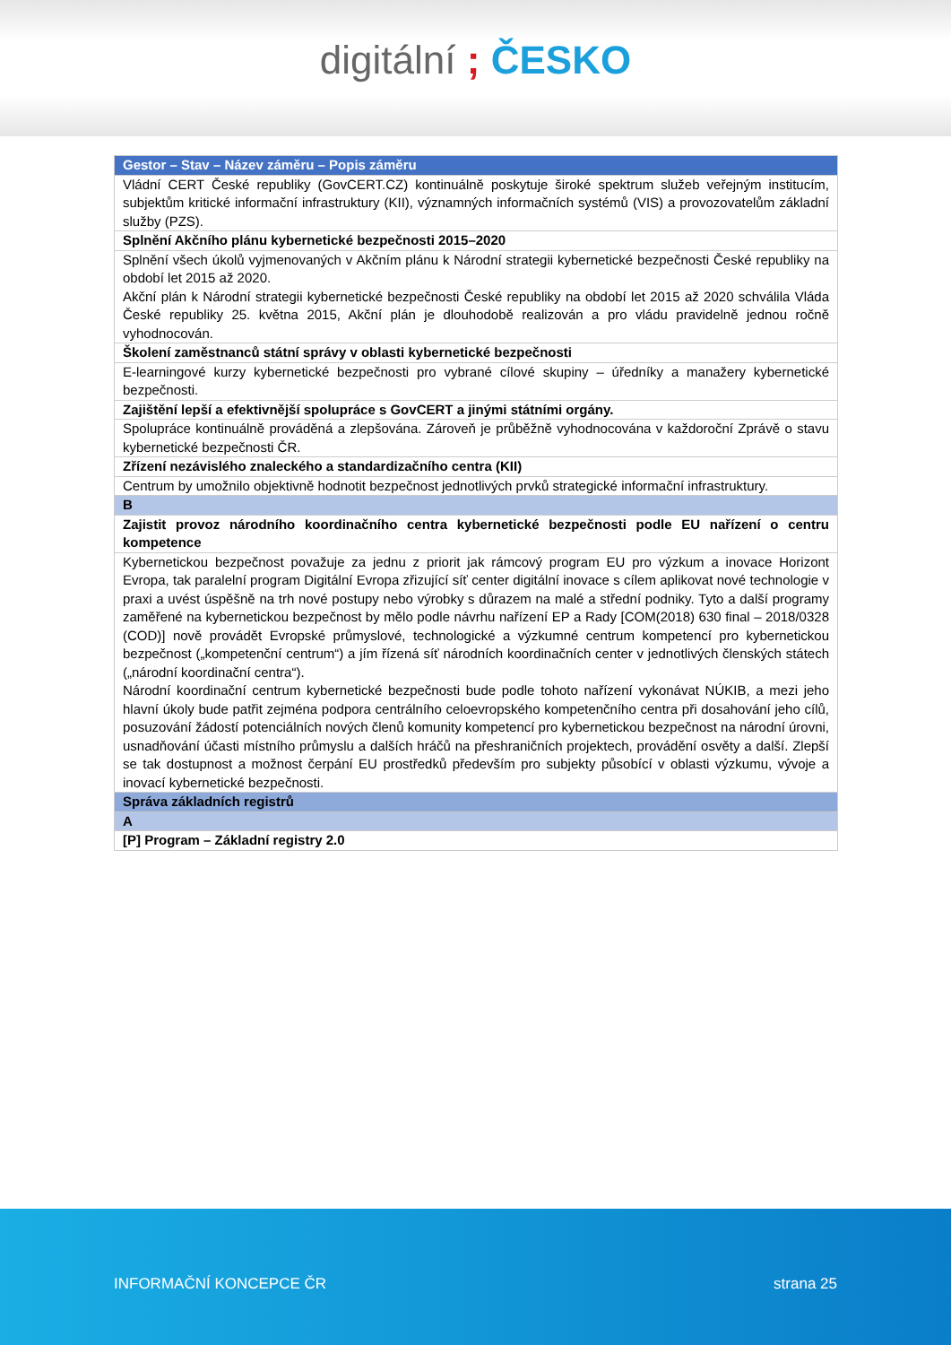digitální ; ČESKO
| Gestor – Stav – Název záměru – Popis záměru |
| --- |
| Vládní CERT České republiky (GovCERT.CZ) kontinuálně poskytuje široké spektrum služeb veřejným institucím, subjektům kritické informační infrastruktury (KII), významných informačních systémů (VIS) a provozovatelům základní služby (PZS). |
| Splnění Akčního plánu kybernetické bezpečnosti 2015–2020 |
| Splnění všech úkolů vyjmenovaných v Akčním plánu k Národní strategii kybernetické bezpečnosti České republiky na období let 2015 až 2020. Akční plán k Národní strategii kybernetické bezpečnosti České republiky na období let 2015 až 2020 schválila Vláda České republiky 25. května 2015, Akční plán je dlouhodobě realizován a pro vládu pravidelně jednou ročně vyhodnocován. |
| Školení zaměstnanců státní správy v oblasti kybernetické bezpečnosti |
| E-learningové kurzy kybernetické bezpečnosti pro vybrané cílové skupiny – úředníky a manažery kybernetické bezpečnosti. |
| Zajištění lepší a efektivnější spolupráce s GovCERT a jinými státními orgány. |
| Spolupráce kontinuálně prováděná a zlepšována. Zároveň je průběžně vyhodnocována v každoroční Zprávě o stavu kybernetické bezpečnosti ČR. |
| Zřízení nezávislého znaleckého a standardizačního centra (KII) |
| Centrum by umožnilo objektivně hodnotit bezpečnost jednotlivých prvků strategické informační infrastruktury. |
| B |
| Zajistit provoz národního koordinačního centra kybernetické bezpečnosti podle EU nařízení o centru kompetence |
| Kybernetickou bezpečnost považuje za jednu z priorit jak rámcový program EU pro výzkum a inovace Horizont Evropa, tak paralelní program Digitální Evropa zřizující síť center digitální inovace s cílem aplikovat nové technologie v praxi a uvést úspěšně na trh nové postupy nebo výrobky s důrazem na malé a střední podniky. Tyto a další programy zaměřené na kybernetickou bezpečnost by mělo podle návrhu nařízení EP a Rady [COM(2018) 630 final – 2018/0328 (COD)] nově provádět Evropské průmyslové, technologické a výzkumné centrum kompetencí pro kybernetickou bezpečnost („kompetenční centrum“) a jím řízená síť národních koordinačních center v jednotlivých členských státech („národní koordinační centra“). Národní koordinační centrum kybernetické bezpečnosti bude podle tohoto nařízení vykonávat NÚKIB, a mezi jeho hlavní úkoly bude patřit zejména podpora centrálního celoevropského kompetenčního centra při dosahování jeho cílů, posuzování žádostí potenciálních nových členů komunity kompetencí pro kybernetickou bezpečnost na národní úrovni, usnadňování účasti místního průmyslu a dalších hráčů na přeshraničních projektech, provádění osvěty a další. Zlepší se tak dostupnost a možnost čerpání EU prostředků především pro subjekty působící v oblasti výzkumu, vývoje a inovací kybernetické bezpečnosti. |
| Správa základních registrů |
| A |
| [P] Program – Základní registry 2.0 |
INFORMAČNÍ KONCEPCE ČR strana 25